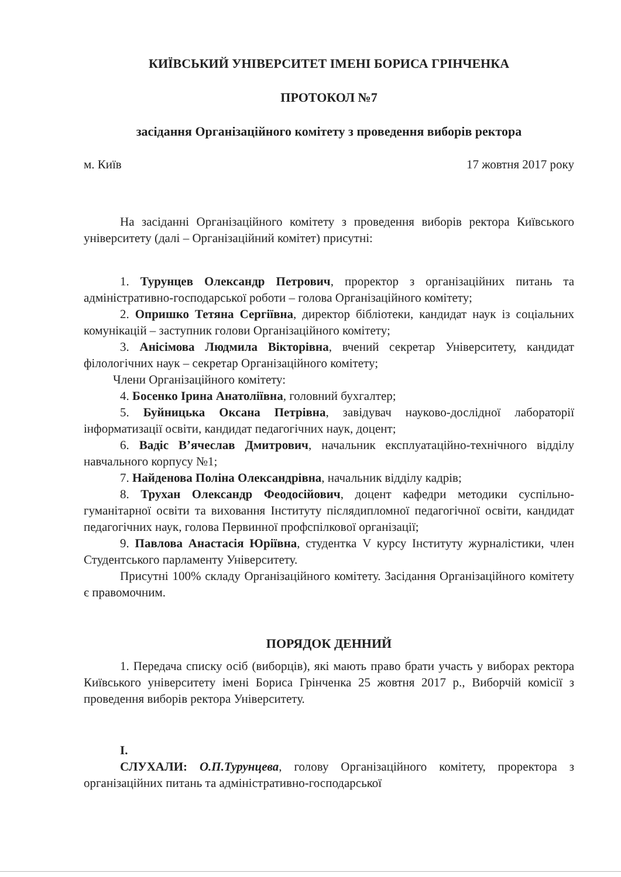КИЇВСЬКИЙ УНІВЕРСИТЕТ ІМЕНІ БОРИСА ГРІНЧЕНКА
ПРОТОКОЛ №7
засідання Організаційного комітету з проведення виборів ректора
м. Київ 17 жовтня 2017 року
На засіданні Організаційного комітету з проведення виборів ректора Київського університету (далі – Організаційний комітет) присутні:
1. Турунцев Олександр Петрович, проректор з організаційних питань та адміністративно-господарської роботи – голова Організаційного комітету;
2. Опришко Тетяна Сергіївна, директор бібліотеки, кандидат наук із соціальних комунікацій – заступник голови Організаційного комітету;
3. Анісімова Людмила Вікторівна, вчений секретар Університету, кандидат філологічних наук – секретар Організаційного комітету;
Члени Організаційного комітету:
4. Босенко Ірина Анатоліївна, головний бухгалтер;
5. Буйницька Оксана Петрівна, завідувач науково-дослідної лабораторії інформатизації освіти, кандидат педагогічних наук, доцент;
6. Вадіс В’ячеслав Дмитрович, начальник експлуатаційно-технічного відділу навчального корпусу №1;
7. Найденова Поліна Олександрівна, начальник відділу кадрів;
8. Трухан Олександр Феодосійович, доцент кафедри методики суспільно-гуманітарної освіти та виховання Інституту післядипломної педагогічної освіти, кандидат педагогічних наук, голова Первинної профспілкової організації;
9. Павлова Анастасія Юріївна, студентка V курсу Інституту журналістики, член Студентського парламенту Університету.
Присутні 100% складу Організаційного комітету. Засідання Організаційного комітету є правомочним.
ПОРЯДОК ДЕННИЙ
1. Передача списку осіб (виборців), які мають право брати участь у виборах ректора Київського університету імені Бориса Грінченка 25 жовтня 2017 р., Виборчій комісії з проведення виборів ректора Університету.
I.
СЛУХАЛИ: О.П.Турунцева, голову Організаційного комітету, проректора з організаційних питань та адміністративно-господарської